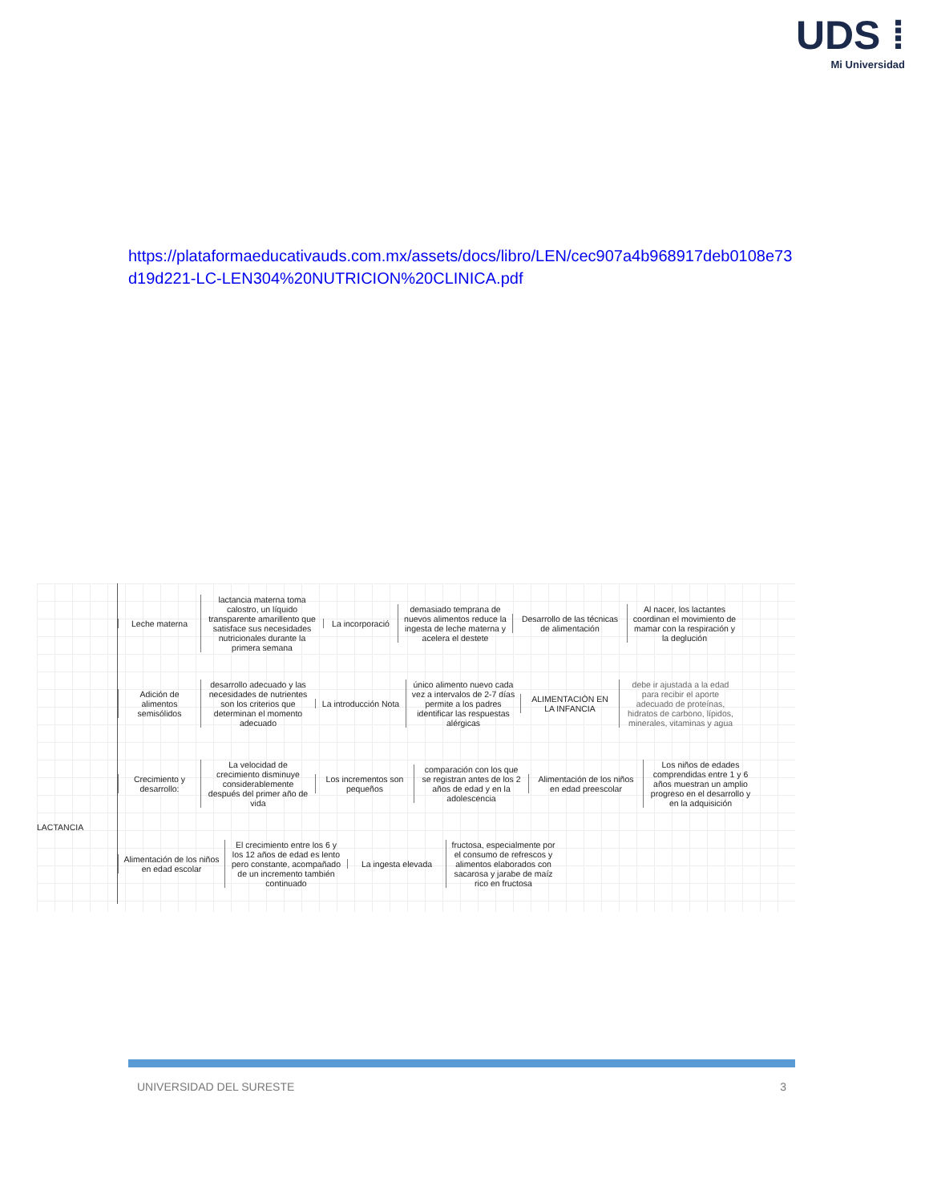UDS ⁞
Mi Universidad
https://plataformaeducativauds.com.mx/assets/docs/libro/LEN/cec907a4b968917deb0108e73d19d221-LC-LEN304%20NUTRICION%20CLINICA.pdf
LACTANCIA
Leche materna
lactancia materna toma calostro, un líquido transparente amarillento que satisface sus necesidades nutricionales durante la primera semana
La incorporació
demasiado temprana de nuevos alimentos reduce la ingesta de leche materna y acelera el destete
Desarrollo de las técnicas de alimentación
Al nacer, los lactantes coordinan el movimiento de mamar con la respiración y la deglución
Adición de alimentos semisólidos
desarrollo adecuado y las necesidades de nutrientes son los criterios que determinan el momento adecuado
La introducción Nota
único alimento nuevo cada vez a intervalos de 2-7 días permite a los padres identificar las respuestas alérgicas
ALIMENTACIÓN EN LA INFANCIA
debe ir ajustada a la edad para recibir el aporte adecuado de proteínas, hidratos de carbono, lípidos, minerales, vitaminas y agua
Crecimiento y desarrollo:
La velocidad de crecimiento disminuye considerablemente después del primer año de vida
Los incrementos son pequeños
comparación con los que se registran antes de los 2 años de edad y en la adolescencia
Alimentación de los niños en edad preescolar
Los niños de edades comprendidas entre 1 y 6 años muestran un amplio progreso en el desarrollo y en la adquisición
Alimentación de los niños en edad escolar
El crecimiento entre los 6 y los 12 años de edad es lento pero constante, acompañado de un incremento también continuado
La ingesta elevada
fructosa, especialmente por el consumo de refrescos y alimentos elaborados con sacarosa y jarabe de maíz rico en fructosa
UNIVERSIDAD DEL SURESTE 3